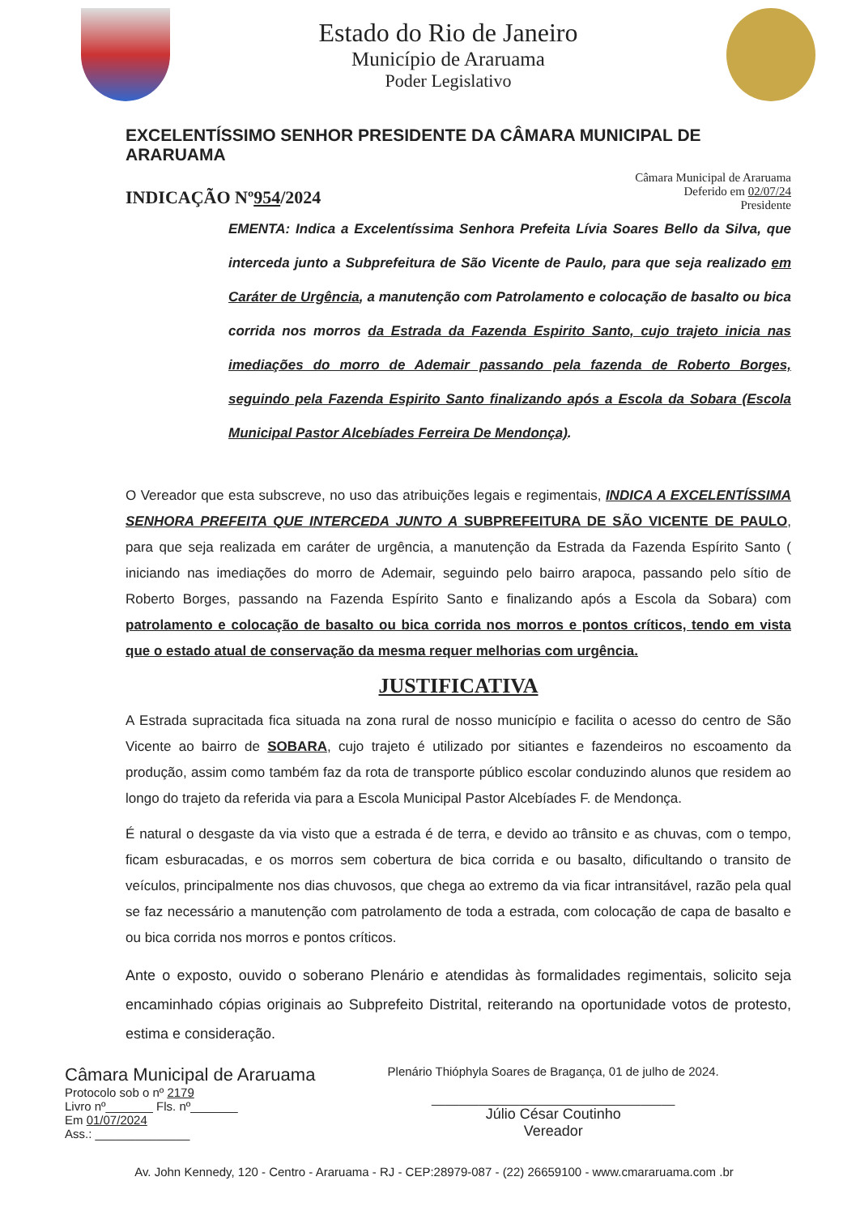Estado do Rio de Janeiro
Município de Araruama
Poder Legislativo
EXCELENTÍSSIMO SENHOR PRESIDENTE DA CÂMARA MUNICIPAL DE ARARUAMA
INDICAÇÃO Nº954/2024
Câmara Municipal de Araruama
Deferido em 02/07/24
Presidente
EMENTA: Indica a Excelentíssima Senhora Prefeita Lívia Soares Bello da Silva, que interceda junto a Subprefeitura de São Vicente de Paulo, para que seja realizado em Caráter de Urgência, a manutenção com Patrolamento e colocação de basalto ou bica corrida nos morros da Estrada da Fazenda Espirito Santo, cujo trajeto inicia nas imediações do morro de Ademair passando pela fazenda de Roberto Borges, seguindo pela Fazenda Espirito Santo finalizando após a Escola da Sobara (Escola Municipal Pastor Alcebíades Ferreira De Mendonça).
O Vereador que esta subscreve, no uso das atribuições legais e regimentais, INDICA A EXCELENTÍSSIMA SENHORA PREFEITA QUE INTERCEDA JUNTO A SUBPREFEITURA DE SÃO VICENTE DE PAULO, para que seja realizada em caráter de urgência, a manutenção da Estrada da Fazenda Espírito Santo ( iniciando nas imediações do morro de Ademair, seguindo pelo bairro arapoca, passando pelo sítio de Roberto Borges, passando na Fazenda Espírito Santo e finalizando após a Escola da Sobara) com patrolamento e colocação de basalto ou bica corrida nos morros e pontos críticos, tendo em vista que o estado atual de conservação da mesma requer melhorias com urgência.
JUSTIFICATIVA
A Estrada supracitada fica situada na zona rural de nosso município e facilita o acesso do centro de São Vicente ao bairro de SOBARA, cujo trajeto é utilizado por sitiantes e fazendeiros no escoamento da produção, assim como também faz da rota de transporte público escolar conduzindo alunos que residem ao longo do trajeto da referida via para a Escola Municipal Pastor Alcebíades F. de Mendonça.
É natural o desgaste da via visto que a estrada é de terra, e devido ao trânsito e as chuvas, com o tempo, ficam esburacadas, e os morros sem cobertura de bica corrida e ou basalto, dificultando o transito de veículos, principalmente nos dias chuvosos, que chega ao extremo da via ficar intransitável, razão pela qual se faz necessário a manutenção com patrolamento de toda a estrada, com colocação de capa de basalto e ou bica corrida nos morros e pontos críticos.
Ante o exposto, ouvido o soberano Plenário e atendidas às formalidades regimentais, solicito seja encaminhado cópias originais ao Subprefeito Distrital, reiterando na oportunidade votos de protesto, estima e consideração.
Câmara Municipal de Araruama
Protocolo sob o nº 2179
Livro nº_______ Fls. nº_______
Em 01/07/2024
Ass.: ______________
Plenário Thióphyla Soares de Bragança, 01 de julho de 2024.
____________________________________
Júlio César Coutinho
Vereador
Av. John Kennedy, 120 - Centro - Araruama - RJ - CEP:28979-087 - (22) 26659100 - www.cmararuama.com .br